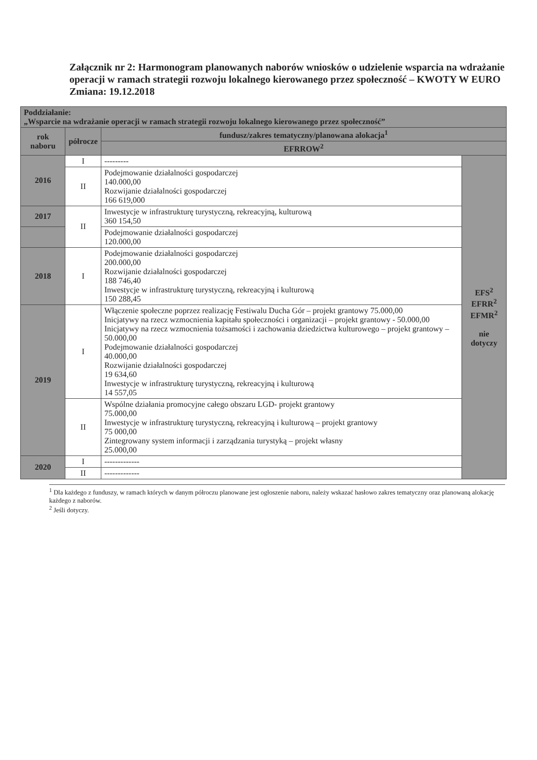Załącznik nr 2: Harmonogram planowanych naborów wniosków o udzielenie wsparcia na wdrażanie operacji w ramach strategii rozwoju lokalnego kierowanego przez społeczność – KWOTY W EURO
Zmiana: 19.12.2018
| Poddziałanie: „Wsparcie na wdrażanie operacji w ramach strategii rozwoju lokalnego kierowanego przez społeczność” | | | |
| rok naboru | półrocze | fundusz/zakres tematyczny/planowana alokacja<sup>1</sup> | |
| | | EFRROW<sup>2</sup> | |
| 2016 | I | --------- | EFS<sup>2</sup> EFRR<sup>2</sup> EFMR<sup>2</sup> nie dotyczy |
| | II | Podejmowanie działalności gospodarczej 140.000,00 Rozwijanie działalności gospodarczej 166 619,000 | |
| 2017 | II | Inwestycje w infrastrukturę turystyczną, rekreacyjną, kulturową 360 154,50 | |
| | | Podejmowanie działalności gospodarczej 120.000,00 | |
| 2018 | I | Podejmowanie działalności gospodarczej 200.000,00 Rozwijanie działalności gospodarczej 188 746,40 Inwestycje w infrastrukturę turystyczną, rekreacyjną i kulturową 150 288,45 | |
| 2019 | I | Włączenie społeczne poprzez realizację Festiwalu Ducha Gór – projekt grantowy 75.000,00 Inicjatywy na rzecz wzmocnienia kapitału społeczności i organizacji – projekt grantowy - 50.000,00 Inicjatywy na rzecz wzmocnienia tożsamości i zachowania dziedzictwa kulturowego – projekt grantowy – 50.000,00 Podejmowanie działalności gospodarczej 40.000,00 Rozwijanie działalności gospodarczej 19 634,60 Inwestycje w infrastrukturę turystyczną, rekreacyjną i kulturową 14 557,05 | |
| | II | Wspólne działania promocyjne całego obszaru LGD- projekt grantowy 75.000,00 Inwestycje w infrastrukturę turystyczną, rekreacyjną i kulturową – projekt grantowy 75 000,00 Zintegrowany system informacji i zarządzania turystyką – projekt własny 25.000,00 | |
| 2020 | I | ------------- | |
| | II | ------------- | |
<sup>1</sup> Dla każdego z funduszy, w ramach których w danym półroczu planowane jest ogłoszenie naboru, należy wskazać hasłowo zakres tematyczny oraz planowaną alokację każdego z naborów.
<sup>2</sup> Jeśli dotyczy.